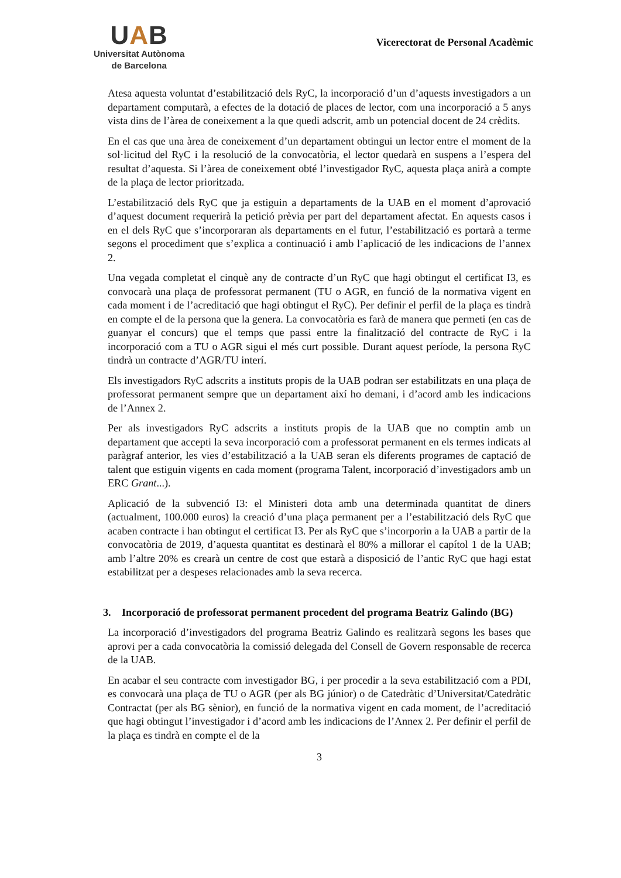UAB
Universitat Autònoma
de Barcelona
Vicerectorat de Personal Acadèmic
Atesa aquesta voluntat d’estabilització dels RyC, la incorporació d’un d’aquests investigadors a un departament computarà, a efectes de la dotació de places de lector, com una incorporació a 5 anys vista dins de l’àrea de coneixement a la que quedi adscrit, amb un potencial docent de 24 crèdits.
En el cas que una àrea de coneixement d’un departament obtingui un lector entre el moment de la sol·licitud del RyC i la resolució de la convocatòria, el lector quedarà en suspens a l’espera del resultat d’aquesta. Si l’àrea de coneixement obté l’investigador RyC, aquesta plaça anirà a compte de la plaça de lector prioritzada.
L’estabilització dels RyC que ja estiguin a departaments de la UAB en el moment d’aprovació d’aquest document requerirà la petició prèvia per part del departament afectat. En aquests casos i en el dels RyC que s’incorporaran als departaments en el futur, l’estabilització es portarà a terme segons el procediment que s’explica a continuació i amb l’aplicació de les indicacions de l’annex 2.
Una vegada completat el cinquè any de contracte d’un RyC que hagi obtingut el certificat I3, es convocarà una plaça de professorat permanent (TU o AGR, en funció de la normativa vigent en cada moment i de l’acreditació que hagi obtingut el RyC). Per definir el perfil de la plaça es tindrà en compte el de la persona que la genera. La convocatòria es farà de manera que permeti (en cas de guanyar el concurs) que el temps que passi entre la finalització del contracte de RyC i la incorporació com a TU o AGR sigui el més curt possible. Durant aquest període, la persona RyC tindrà un contracte d’AGR/TU interí.
Els investigadors RyC adscrits a instituts propis de la UAB podran ser estabilitzats en una plaça de professorat permanent sempre que un departament així ho demani, i d’acord amb les indicacions de l’Annex 2.
Per als investigadors RyC adscrits a instituts propis de la UAB que no comptin amb un departament que accepti la seva incorporació com a professorat permanent en els termes indicats al paràgraf anterior, les vies d’estabilització a la UAB seran els diferents programes de captació de talent que estiguin vigents en cada moment (programa Talent, incorporació d’investigadors amb un ERC Grant...).
Aplicació de la subvenció I3: el Ministeri dota amb una determinada quantitat de diners (actualment, 100.000 euros) la creació d’una plaça permanent per a l’estabilització dels RyC que acaben contracte i han obtingut el certificat I3. Per als RyC que s’incorporin a la UAB a partir de la convocatòria de 2019, d’aquesta quantitat es destinarà el 80% a millorar el capítol 1 de la UAB; amb l’altre 20% es crearà un centre de cost que estarà a disposició de l’antic RyC que hagi estat estabilitzat per a despeses relacionades amb la seva recerca.
3. Incorporació de professorat permanent procedent del programa Beatriz Galindo (BG)
La incorporació d’investigadors del programa Beatriz Galindo es realitzarà segons les bases que aprovi per a cada convocatòria la comissió delegada del Consell de Govern responsable de recerca de la UAB.
En acabar el seu contracte com investigador BG, i per procedir a la seva estabilització com a PDI, es convocarà una plaça de TU o AGR (per als BG júnior) o de Catedràtic d’Universitat/Catedràtic Contractat (per als BG sènior), en funció de la normativa vigent en cada moment, de l’acreditació que hagi obtingut l’investigador i d’acord amb les indicacions de l’Annex 2. Per definir el perfil de la plaça es tindrà en compte el de la
3